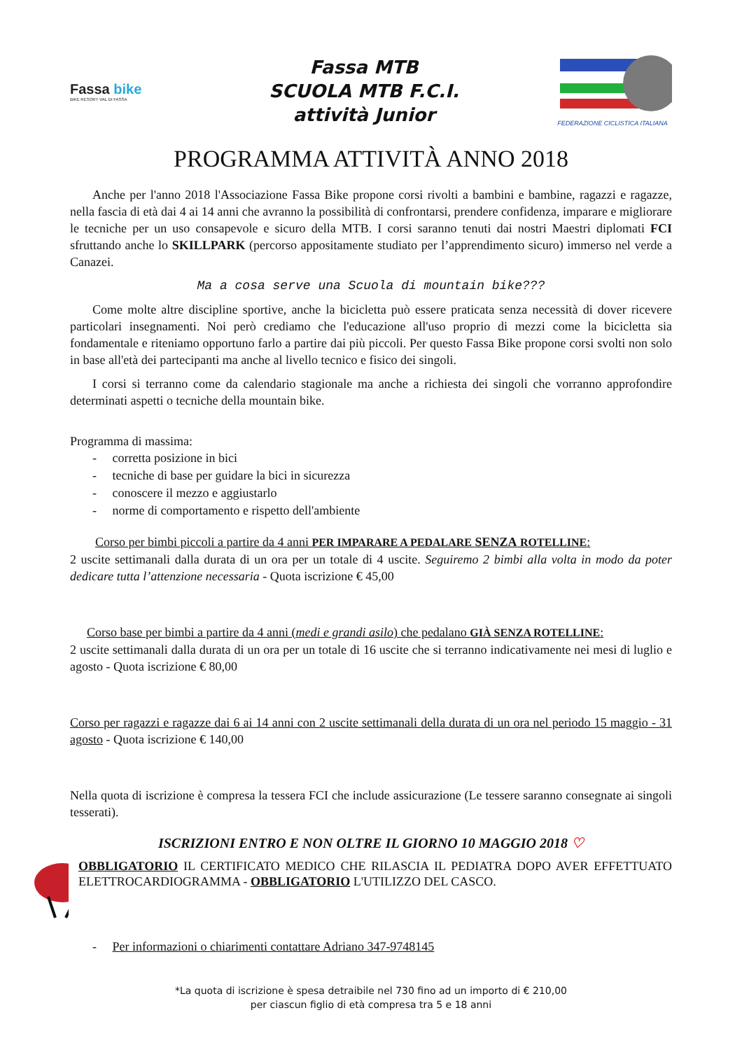Fassa bike
BIKE RESORT·VAL DI FASSA
Fassa MTB
SCUOLA MTB F.C.I.
attività Junior
FEDERAZIONE CICLISTICA ITALIANA
PROGRAMMA ATTIVITÀ ANNO 2018
Anche per l'anno 2018 l'Associazione Fassa Bike propone corsi rivolti a bambini e bambine, ragazzi e ragazze, nella fascia di età dai 4 ai 14 anni che avranno la possibilità di confrontarsi, prendere confidenza, imparare e migliorare le tecniche per un uso consapevole e sicuro della MTB. I corsi saranno tenuti dai nostri Maestri diplomati FCI sfruttando anche lo SKILLPARK (percorso appositamente studiato per l’apprendimento sicuro) immerso nel verde a Canazei.
Ma a cosa serve una Scuola di mountain bike???
Come molte altre discipline sportive, anche la bicicletta può essere praticata senza necessità di dover ricevere particolari insegnamenti. Noi però crediamo che l'educazione all'uso proprio di mezzi come la bicicletta sia fondamentale e riteniamo opportuno farlo a partire dai più piccoli. Per questo Fassa Bike propone corsi svolti non solo in base all'età dei partecipanti ma anche al livello tecnico e fisico dei singoli.
I corsi si terranno come da calendario stagionale ma anche a richiesta dei singoli che vorranno approfondire determinati aspetti o tecniche della mountain bike.
Programma di massima:
- corretta posizione in bici
- tecniche di base per guidare la bici in sicurezza
- conoscere il mezzo e aggiustarlo
- norme di comportamento e rispetto dell'ambiente
Corso per bimbi piccoli a partire da 4 anni PER IMPARARE A PEDALARE SENZA ROTELLINE:
2 uscite settimanali dalla durata di un ora per un totale di 4 uscite. Seguiremo 2 bimbi alla volta in modo da poter dedicare tutta l’attenzione necessaria - Quota iscrizione € 45,00
Corso base per bimbi a partire da 4 anni (medi e grandi asilo) che pedalano GIÀ SENZA ROTELLINE:
2 uscite settimanali dalla durata di un ora per un totale di 16 uscite che si terranno indicativamente nei mesi di luglio e agosto - Quota iscrizione € 80,00
Corso per ragazzi e ragazze dai 6 ai 14 anni con 2 uscite settimanali della durata di un ora nel periodo 15 maggio - 31 agosto - Quota iscrizione € 140,00
Nella quota di iscrizione è compresa la tessera FCI che include assicurazione (Le tessere saranno consegnate ai singoli tesserati).
ISCRIZIONI ENTRO E NON OLTRE IL GIORNO 10 MAGGIO 2018 ♡
OBBLIGATORIO IL CERTIFICATO MEDICO CHE RILASCIA IL PEDIATRA DOPO AVER EFFETTUATO ELETTROCARDIOGRAMMA - OBBLIGATORIO L'UTILIZZO DEL CASCO.
- Per informazioni o chiarimenti contattare Adriano 347-9748145
*La quota di iscrizione è spesa detraibile nel 730 fino ad un importo di € 210,00
per ciascun figlio di età compresa tra 5 e 18 anni